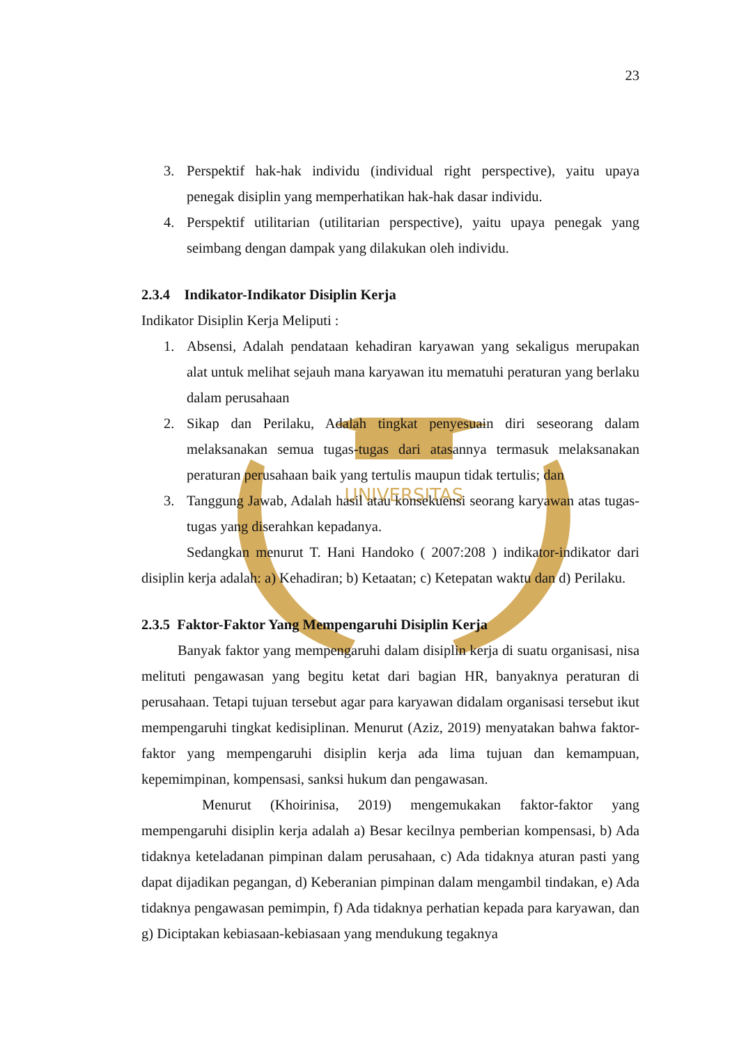UNIVERSITAS
23
3. Perspektif hak-hak individu (individual right perspective), yaitu upaya penegak disiplin yang memperhatikan hak-hak dasar individu.
4. Perspektif utilitarian (utilitarian perspective), yaitu upaya penegak yang seimbang dengan dampak yang dilakukan oleh individu.
2.3.4 Indikator-Indikator Disiplin Kerja
Indikator Disiplin Kerja Meliputi :
1. Absensi, Adalah pendataan kehadiran karyawan yang sekaligus merupakan alat untuk melihat sejauh mana karyawan itu mematuhi peraturan yang berlaku dalam perusahaan
2. Sikap dan Perilaku, Adalah tingkat penyesuain diri seseorang dalam melaksanakan semua tugas-tugas dari atasannya termasuk melaksanakan peraturan perusahaan baik yang tertulis maupun tidak tertulis; dan
3. Tanggung Jawab, Adalah hasil atau konsekuensi seorang karyawan atas tugas-tugas yang diserahkan kepadanya.
Sedangkan menurut T. Hani Handoko ( 2007:208 ) indikator-indikator dari disiplin kerja adalah: a) Kehadiran; b) Ketaatan; c) Ketepatan waktu dan d) Perilaku.
2.3.5 Faktor-Faktor Yang Mempengaruhi Disiplin Kerja
Banyak faktor yang mempengaruhi dalam disiplin kerja di suatu organisasi, nisa melituti pengawasan yang begitu ketat dari bagian HR, banyaknya peraturan di perusahaan. Tetapi tujuan tersebut agar para karyawan didalam organisasi tersebut ikut mempengaruhi tingkat kedisiplinan. Menurut (Aziz, 2019) menyatakan bahwa faktor-faktor yang mempengaruhi disiplin kerja ada lima tujuan dan kemampuan, kepemimpinan, kompensasi, sanksi hukum dan pengawasan.
Menurut (Khoirinisa, 2019) mengemukakan faktor-faktor yang mempengaruhi disiplin kerja adalah a) Besar kecilnya pemberian kompensasi, b) Ada tidaknya keteladanan pimpinan dalam perusahaan, c) Ada tidaknya aturan pasti yang dapat dijadikan pegangan, d) Keberanian pimpinan dalam mengambil tindakan, e) Ada tidaknya pengawasan pemimpin, f) Ada tidaknya perhatian kepada para karyawan, dan g) Diciptakan kebiasaan-kebiasaan yang mendukung tegaknya